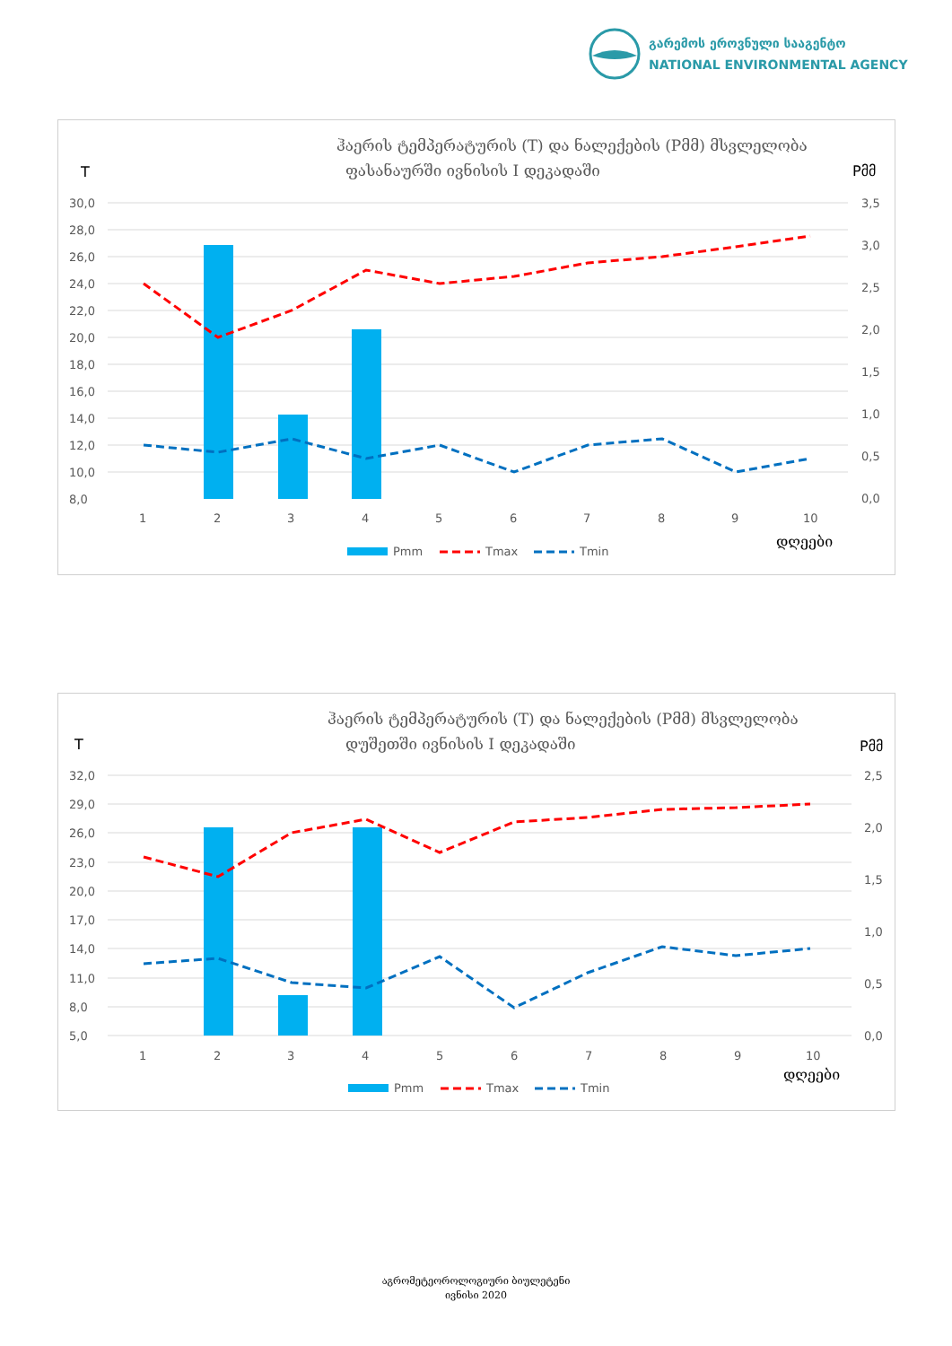გარემოს ეროვნული სააგენტო
NATIONAL ENVIRONMENTAL AGENCY
ჰაერის ტემპერატურის (T) და ნალექების (Pმმ) მსვლელობა
ფასანაურში ივნისის I დეკადაში
T
Pმმ
30,0
28,0
26,0
24,0
22,0
20,0
18,0
16,0
14,0
12,0
10,0
8,0
3,5
3,0
2,5
2,0
1,5
1,0
0,5
0,0
1
2
3
4
5
6
7
8
9
10
დღეები
Pmm
Tmax
Tmin
ჰაერის ტემპერატურის (T) და ნალექების (Pმმ) მსვლელობა
დუშეთში ივნისის I დეკადაში
T
Pმმ
32,0
29,0
26,0
23,0
20,0
17,0
14,0
11,0
8,0
5,0
2,5
2,0
1,5
1,0
0,5
0,0
1
2
3
4
5
6
7
8
9
10
დღეები
Pmm
Tmax
Tmin
აგრომეტეოროლოგიური ბიულეტენი
ივნისი 2020